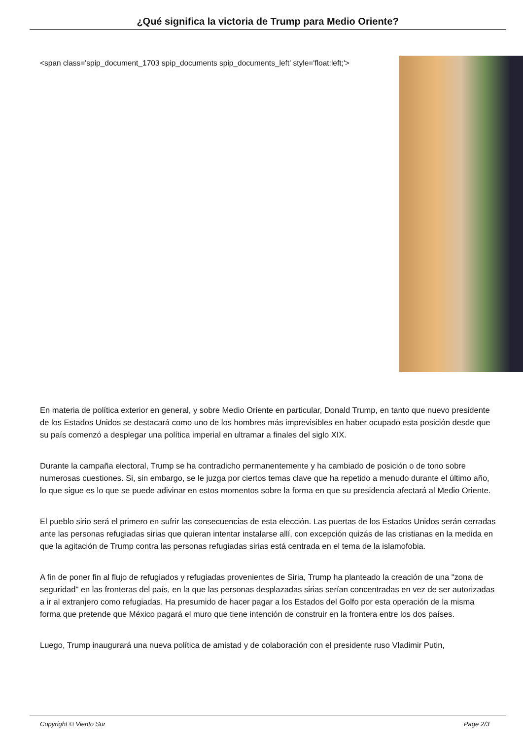¿Qué significa la victoria de Trump para Medio Oriente?
<span class='spip_document_1703 spip_documents spip_documents_left' style='float:left;'>
En materia de política exterior en general, y sobre Medio Oriente en particular, Donald Trump, en tanto que nuevo presidente de los Estados Unidos se destacará como uno de los hombres más imprevisibles en haber ocupado esta posición desde que su país comenzó a desplegar una política imperial en ultramar a finales del siglo XIX.
Durante la campaña electoral, Trump se ha contradicho permanentemente y ha cambiado de posición o de tono sobre numerosas cuestiones. Si, sin embargo, se le juzga por ciertos temas clave que ha repetido a menudo durante el último año, lo que sigue es lo que se puede adivinar en estos momentos sobre la forma en que su presidencia afectará al Medio Oriente.
El pueblo sirio será el primero en sufrir las consecuencias de esta elección. Las puertas de los Estados Unidos serán cerradas ante las personas refugiadas sirias que quieran intentar instalarse allí, con excepción quizás de las cristianas en la medida en que la agitación de Trump contra las personas refugiadas sirias está centrada en el tema de la islamofobia.
A fin de poner fin al flujo de refugiados y refugiadas provenientes de Siria, Trump ha planteado la creación de una "zona de seguridad" en las fronteras del país, en la que las personas desplazadas sirias serían concentradas en vez de ser autorizadas a ir al extranjero como refugiadas. Ha presumido de hacer pagar a los Estados del Golfo por esta operación de la misma forma que pretende que México pagará el muro que tiene intención de construir en la frontera entre los dos países.
Luego, Trump inaugurará una nueva política de amistad y de colaboración con el presidente ruso Vladimir Putin,
Copyright © Viento Sur Page 2/3